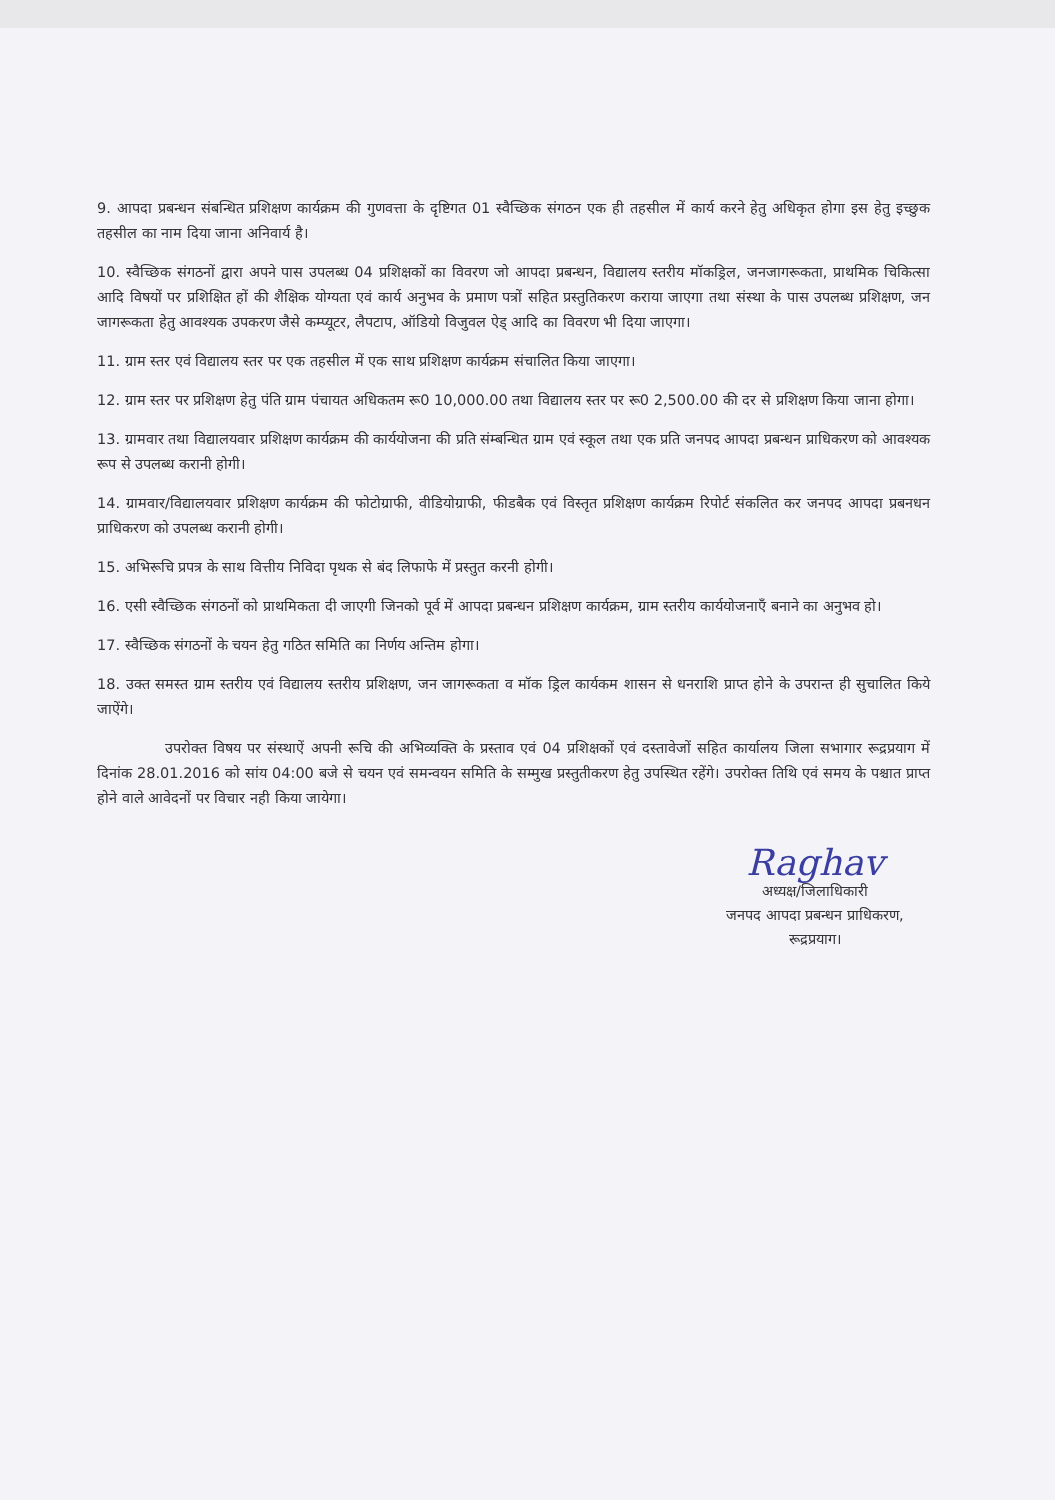9. आपदा प्रबन्धन संबन्धित प्रशिक्षण कार्यक्रम की गुणवत्ता के दृष्टिगत 01 स्वैच्छिक संगठन एक ही तहसील में कार्य करने हेतु अधिकृत होगा इस हेतु इच्छुक तहसील का नाम दिया जाना अनिवार्य है।
10. स्वैच्छिक संगठनों द्वारा अपने पास उपलब्ध 04 प्रशिक्षकों का विवरण जो आपदा प्रबन्धन, विद्यालय स्तरीय मॉकड्रिल, जनजागरूकता, प्राथमिक चिकित्सा आदि विषयों पर प्रशिक्षित हों की शैक्षिक योग्यता एवं कार्य अनुभव के प्रमाण पत्रों सहित प्रस्तुतिकरण कराया जाएगा तथा संस्था के पास उपलब्ध प्रशिक्षण, जन जागरूकता हेतु आवश्यक उपकरण जैसे कम्प्यूटर, लैपटाप, ऑडियो विजुवल ऐड् आदि का विवरण भी दिया जाएगा।
11. ग्राम स्तर एवं विद्यालय स्तर पर एक तहसील में एक साथ प्रशिक्षण कार्यक्रम संचालित किया जाएगा।
12. ग्राम स्तर पर प्रशिक्षण हेतु पंति ग्राम पंचायत अधिकतम रू0 10,000.00 तथा विद्यालय स्तर पर रू0 2,500.00 की दर से प्रशिक्षण किया जाना होगा।
13. ग्रामवार तथा विद्यालयवार प्रशिक्षण कार्यक्रम की कार्ययोजना की प्रति संम्बन्धित ग्राम एवं स्कूल तथा एक प्रति जनपद आपदा प्रबन्धन प्राधिकरण को आवश्यक रूप से उपलब्ध करानी होगी।
14. ग्रामवार/विद्यालयवार प्रशिक्षण कार्यक्रम की फोटोग्राफी, वीडियोग्राफी, फीडबैक एवं विस्तृत प्रशिक्षण कार्यक्रम रिपोर्ट संकलित कर जनपद आपदा प्रबनधन प्राधिकरण को उपलब्ध करानी होगी।
15. अभिरूचि प्रपत्र के साथ वित्तीय निविदा पृथक से बंद लिफाफे में प्रस्तुत करनी होगी।
16. एसी स्वैच्छिक संगठनों को प्राथमिकता दी जाएगी जिनको पूर्व में आपदा प्रबन्धन प्रशिक्षण कार्यक्रम, ग्राम स्तरीय कार्ययोजनाएँ बनाने का अनुभव हो।
17. स्वैच्छिक संगठनों के चयन हेतु गठित समिति का निर्णय अन्तिम होगा।
18. उक्त समस्त ग्राम स्तरीय एवं विद्यालय स्तरीय प्रशिक्षण, जन जागरूकता व मॉक ड्रिल कार्यकम शासन से धनराशि प्राप्त होने के उपरान्त ही सुचालित किये जाऐंगे।
उपरोक्त विषय पर संस्थाऐं अपनी रूचि की अभिव्यक्ति के प्रस्ताव एवं 04 प्रशिक्षकों एवं दस्तावेजों सहित कार्यालय जिला सभागार रूद्रप्रयाग में दिनांक 28.01.2016 को सांय 04:00 बजे से चयन एवं समन्वयन समिति के सम्मुख प्रस्तुतीकरण हेतु उपस्थित रहेंगे। उपरोक्त तिथि एवं समय के पश्चात प्राप्त होने वाले आवेदनों पर विचार नही किया जायेगा।
Raghav
अध्यक्ष/जिलाधिकारी
जनपद आपदा प्रबन्धन प्राधिकरण,
रूद्रप्रयाग।